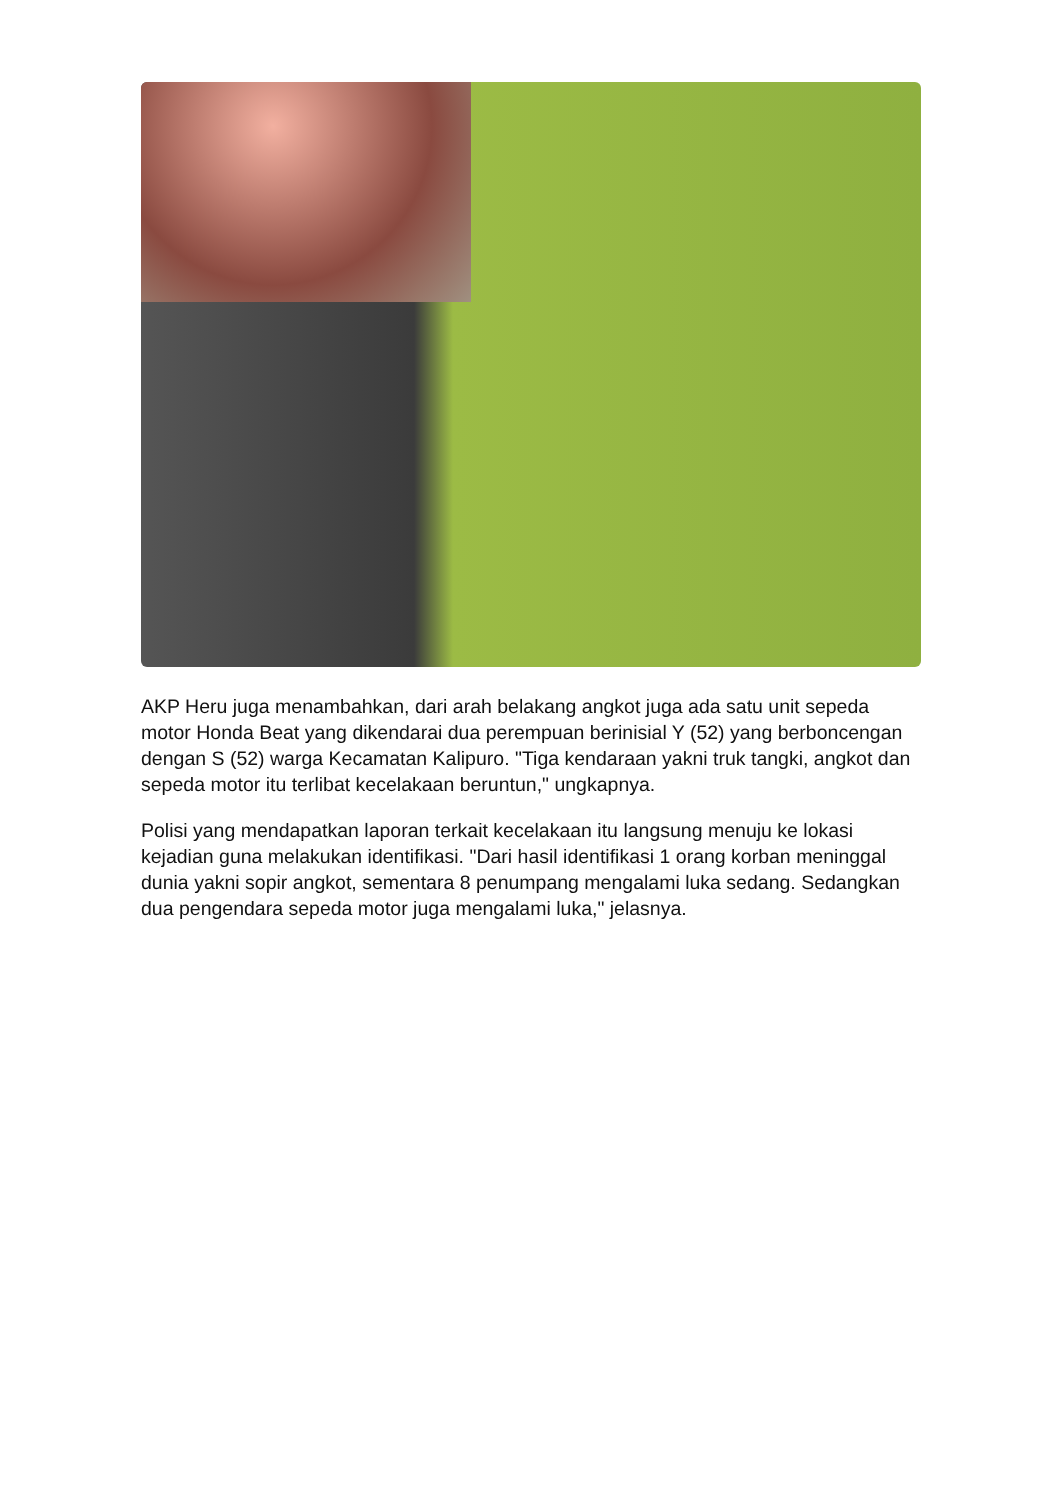AKP Heru juga menambahkan, dari arah belakang angkot juga ada satu unit sepeda motor Honda Beat yang dikendarai dua perempuan berinisial Y (52) yang berboncengan dengan S (52) warga Kecamatan Kalipuro. "Tiga kendaraan yakni truk tangki, angkot dan sepeda motor itu terlibat kecelakaan beruntun," ungkapnya.
Polisi yang mendapatkan laporan terkait kecelakaan itu langsung menuju ke lokasi kejadian guna melakukan identifikasi. "Dari hasil identifikasi 1 orang korban meninggal dunia yakni sopir angkot, sementara 8 penumpang mengalami luka sedang. Sedangkan dua pengendara sepeda motor juga mengalami luka," jelasnya.